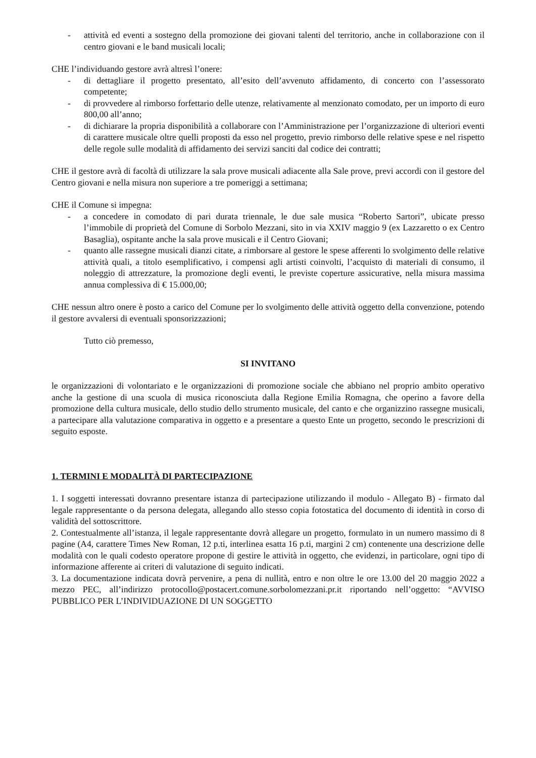- attività ed eventi a sostegno della promozione dei giovani talenti del territorio, anche in collaborazione con il centro giovani e le band musicali locali;
CHE l’individuando gestore avrà altresì l’onere:
- di dettagliare il progetto presentato, all’esito dell’avvenuto affidamento, di concerto con l’assessorato competente;
- di provvedere al rimborso forfettario delle utenze, relativamente al menzionato comodato, per un importo di euro 800,00 all’anno;
- di dichiarare la propria disponibilità a collaborare con l’Amministrazione per l’organizzazione di ulteriori eventi di carattere musicale oltre quelli proposti da esso nel progetto, previo rimborso delle relative spese e nel rispetto delle regole sulle modalità di affidamento dei servizi sanciti dal codice dei contratti;
CHE il gestore avrà di facoltà di utilizzare la sala prove musicali adiacente alla Sale prove, previ accordi con il gestore del Centro giovani e nella misura non superiore a tre pomeriggi a settimana;
CHE il Comune si impegna:
- a concedere in comodato di pari durata triennale, le due sale musica “Roberto Sartori”, ubicate presso l’immobile di proprietà del Comune di Sorbolo Mezzani, sito in via XXIV maggio 9 (ex Lazzaretto o ex Centro Basaglia), ospitante anche la sala prove musicali e il Centro Giovani;
- quanto alle rassegne musicali dianzi citate, a rimborsare al gestore le spese afferenti lo svolgimento delle relative attività quali, a titolo esemplificativo, i compensi agli artisti coinvolti, l’acquisto di materiali di consumo, il noleggio di attrezzature, la promozione degli eventi, le previste coperture assicurative, nella misura massima annua complessiva di € 15.000,00;
CHE nessun altro onere è posto a carico del Comune per lo svolgimento delle attività oggetto della convenzione, potendo il gestore avvalersi di eventuali sponsorizzazioni;
Tutto ciò premesso,
SI INVITANO
le organizzazioni di volontariato e le organizzazioni di promozione sociale che abbiano nel proprio ambito operativo anche la gestione di una scuola di musica riconosciuta dalla Regione Emilia Romagna, che operino a favore della promozione della cultura musicale, dello studio dello strumento musicale, del canto e che organizzino rassegne musicali, a partecipare alla valutazione comparativa in oggetto e a presentare a questo Ente un progetto, secondo le prescrizioni di seguito esposte.
1. TERMINI E MODALITÀ DI PARTECIPAZIONE
1. I soggetti interessati dovranno presentare istanza di partecipazione utilizzando il modulo - Allegato B) - firmato dal legale rappresentante o da persona delegata, allegando allo stesso copia fotostatica del documento di identità in corso di validità del sottoscrittore.
2. Contestualmente all’istanza, il legale rappresentante dovrà allegare un progetto, formulato in un numero massimo di 8 pagine (A4, carattere Times New Roman, 12 p.ti, interlinea esatta 16 p.ti, margini 2 cm) contenente una descrizione delle modalità con le quali codesto operatore propone di gestire le attività in oggetto, che evidenzi, in particolare, ogni tipo di informazione afferente ai criteri di valutazione di seguito indicati.
3. La documentazione indicata dovrà pervenire, a pena di nullità, entro e non oltre le ore 13.00 del 20 maggio 2022 a mezzo PEC, all’indirizzo protocollo@postacert.comune.sorbolomezzani.pr.it riportando nell’oggetto: “AVVISO PUBBLICO PER L’INDIVIDUAZIONE DI UN SOGGETTO